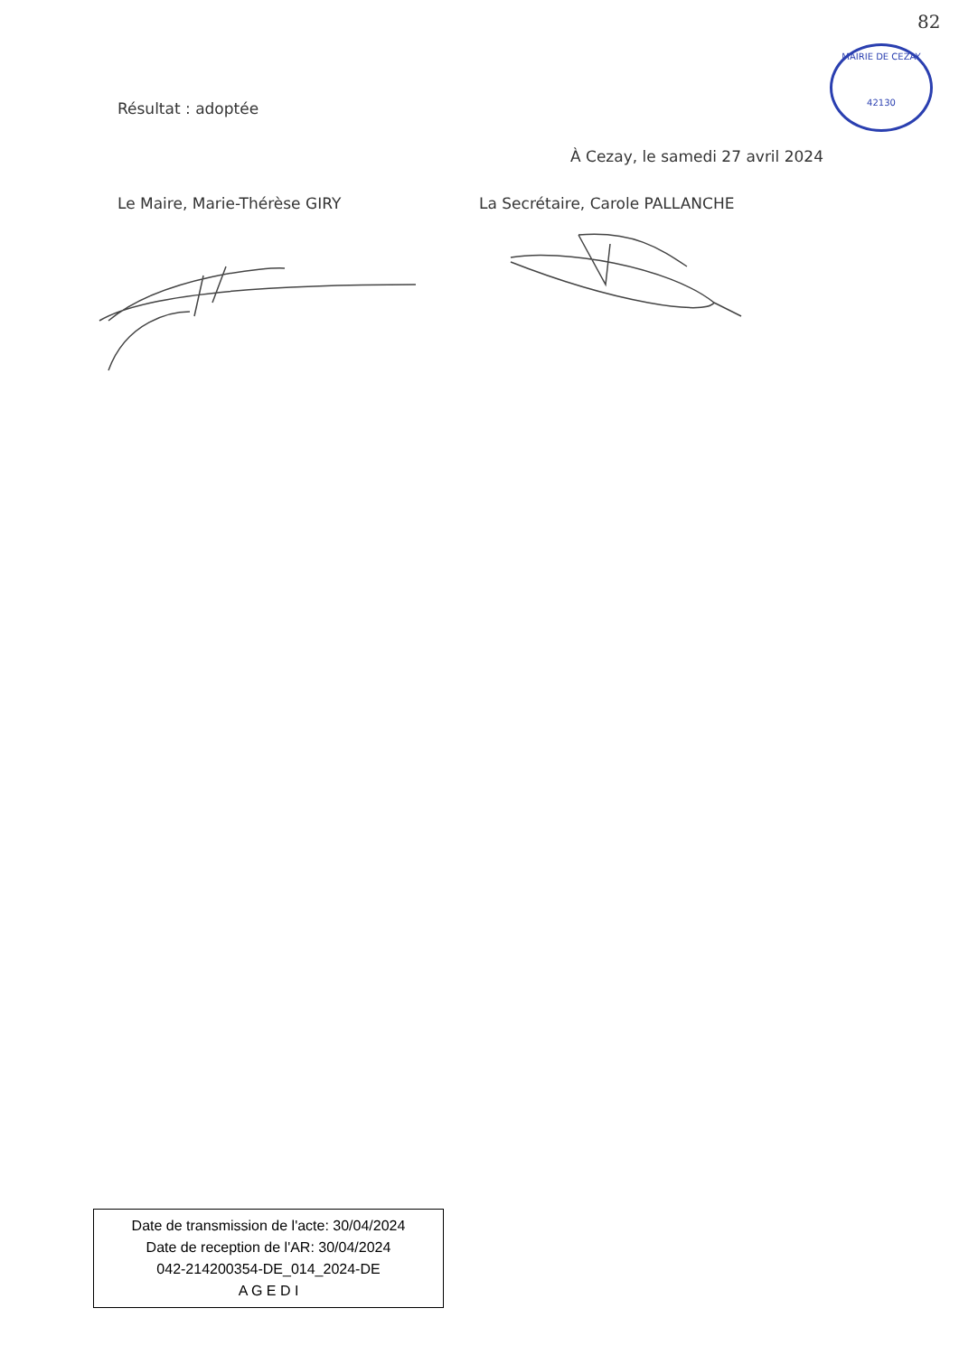82
MAIRIE DE CEZAY
42130
Résultat : adoptée
À Cezay, le samedi 27 avril 2024
Le Maire, Marie-Thérèse GIRY La Secrétaire, Carole PALLANCHE
Date de transmission de l'acte: 30/04/2024
Date de reception de l'AR: 30/04/2024
042-214200354-DE_014_2024-DE
A G E D I